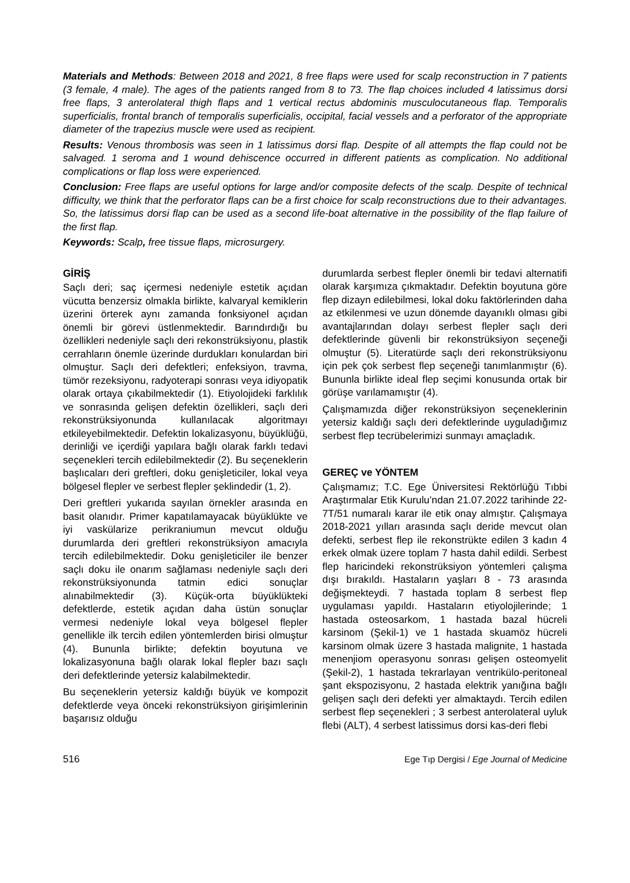Materials and Methods: Between 2018 and 2021, 8 free flaps were used for scalp reconstruction in 7 patients (3 female, 4 male). The ages of the patients ranged from 8 to 73. The flap choices included 4 latissimus dorsi free flaps, 3 anterolateral thigh flaps and 1 vertical rectus abdominis musculocutaneous flap. Temporalis superficialis, frontal branch of temporalis superficialis, occipital, facial vessels and a perforator of the appropriate diameter of the trapezius muscle were used as recipient.
Results: Venous thrombosis was seen in 1 latissimus dorsi flap. Despite of all attempts the flap could not be salvaged. 1 seroma and 1 wound dehiscence occurred in different patients as complication. No additional complications or flap loss were experienced.
Conclusion: Free flaps are useful options for large and/or composite defects of the scalp. Despite of technical difficulty, we think that the perforator flaps can be a first choice for scalp reconstructions due to their advantages. So, the latissimus dorsi flap can be used as a second life-boat alternative in the possibility of the flap failure of the first flap.
Keywords: Scalp, free tissue flaps, microsurgery.
GİRİŞ
Saçlı deri; saç içermesi nedeniyle estetik açıdan vücutta benzersiz olmakla birlikte, kalvaryal kemiklerin üzerini örterek aynı zamanda fonksiyonel açıdan önemli bir görevi üstlenmektedir. Barındırdığı bu özellikleri nedeniyle saçlı deri rekonstrüksiyonu, plastik cerrahların önemle üzerinde durdukları konulardan biri olmuştur. Saçlı deri defektleri; enfeksiyon, travma, tümör rezeksiyonu, radyoterapi sonrası veya idiyopatik olarak ortaya çıkabilmektedir (1). Etiyolojideki farklılık ve sonrasında gelişen defektin özellikleri, saçlı deri rekonstrüksiyonunda kullanılacak algoritmayı etkileyebilmektedir. Defektin lokalizasyonu, büyüklüğü, derinliği ve içerdiği yapılara bağlı olarak farklı tedavi seçenekleri tercih edilebilmektedir (2). Bu seçeneklerin başlıcaları deri greftleri, doku genişleticiler, lokal veya bölgesel flepler ve serbest flepler şeklindedir (1, 2).
Deri greftleri yukarıda sayılan örnekler arasında en basit olanıdır. Primer kapatılamayacak büyüklükte ve iyi vaskülarize perikraniumun mevcut olduğu durumlarda deri greftleri rekonstrüksiyon amacıyla tercih edilebilmektedir. Doku genişleticiler ile benzer saçlı doku ile onarım sağlaması nedeniyle saçlı deri rekonstrüksiyonunda tatmin edici sonuçlar alınabilmektedir (3). Küçük-orta büyüklükteki defektlerde, estetik açıdan daha üstün sonuçlar vermesi nedeniyle lokal veya bölgesel flepler genellikle ilk tercih edilen yöntemlerden birisi olmuştur (4). Bununla birlikte; defektin boyutuna ve lokalizasyonuna bağlı olarak lokal flepler bazı saçlı deri defektlerinde yetersiz kalabilmektedir.
Bu seçeneklerin yetersiz kaldığı büyük ve kompozit defektlerde veya önceki rekonstrüksiyon girişimlerinin başarısız olduğu
durumlarda serbest flepler önemli bir tedavi alternatifi olarak karşımıza çıkmaktadır. Defektin boyutuna göre flep dizayn edilebilmesi, lokal doku faktörlerinden daha az etkilenmesi ve uzun dönemde dayanıklı olması gibi avantajlarından dolayı serbest flepler saçlı deri defektlerinde güvenli bir rekonstrüksiyon seçeneği olmuştur (5). Literatürde saçlı deri rekonstrüksiyonu için pek çok serbest flep seçeneği tanımlanmıştır (6). Bununla birlikte ideal flep seçimi konusunda ortak bir görüşe varılamamıştır (4).
Çalışmamızda diğer rekonstrüksiyon seçeneklerinin yetersiz kaldığı saçlı deri defektlerinde uyguladığımız serbest flep tecrübelerimizi sunmayı amaçladık.
GEREÇ ve YÖNTEM
Çalışmamız; T.C. Ege Üniversitesi Rektörlüğü Tıbbi Araştırmalar Etik Kurulu’ndan 21.07.2022 tarihinde 22-7T/51 numaralı karar ile etik onay almıştır. Çalışmaya 2018-2021 yılları arasında saçlı deride mevcut olan defekti, serbest flep ile rekonstrükte edilen 3 kadın 4 erkek olmak üzere toplam 7 hasta dahil edildi. Serbest flep haricindeki rekonstrüksiyon yöntemleri çalışma dışı bırakıldı. Hastaların yaşları 8 - 73 arasında değişmekteydi. 7 hastada toplam 8 serbest flep uygulaması yapıldı. Hastaların etiyolojilerinde; 1 hastada osteosarkom, 1 hastada bazal hücreli karsinom (Şekil-1) ve 1 hastada skuamöz hücreli karsinom olmak üzere 3 hastada malignite, 1 hastada menenjiom operasyonu sonrası gelişen osteomyelit (Şekil-2), 1 hastada tekrarlayan ventrikülo-peritoneal şant ekspozisyonu, 2 hastada elektrik yanığına bağlı gelişen saçlı deri defekti yer almaktaydı. Tercih edilen serbest flep seçenekleri ; 3 serbest anterolateral uyluk flebi (ALT), 4 serbest latissimus dorsi kas-deri flebi
516 Ege Tıp Dergisi / Ege Journal of Medicine